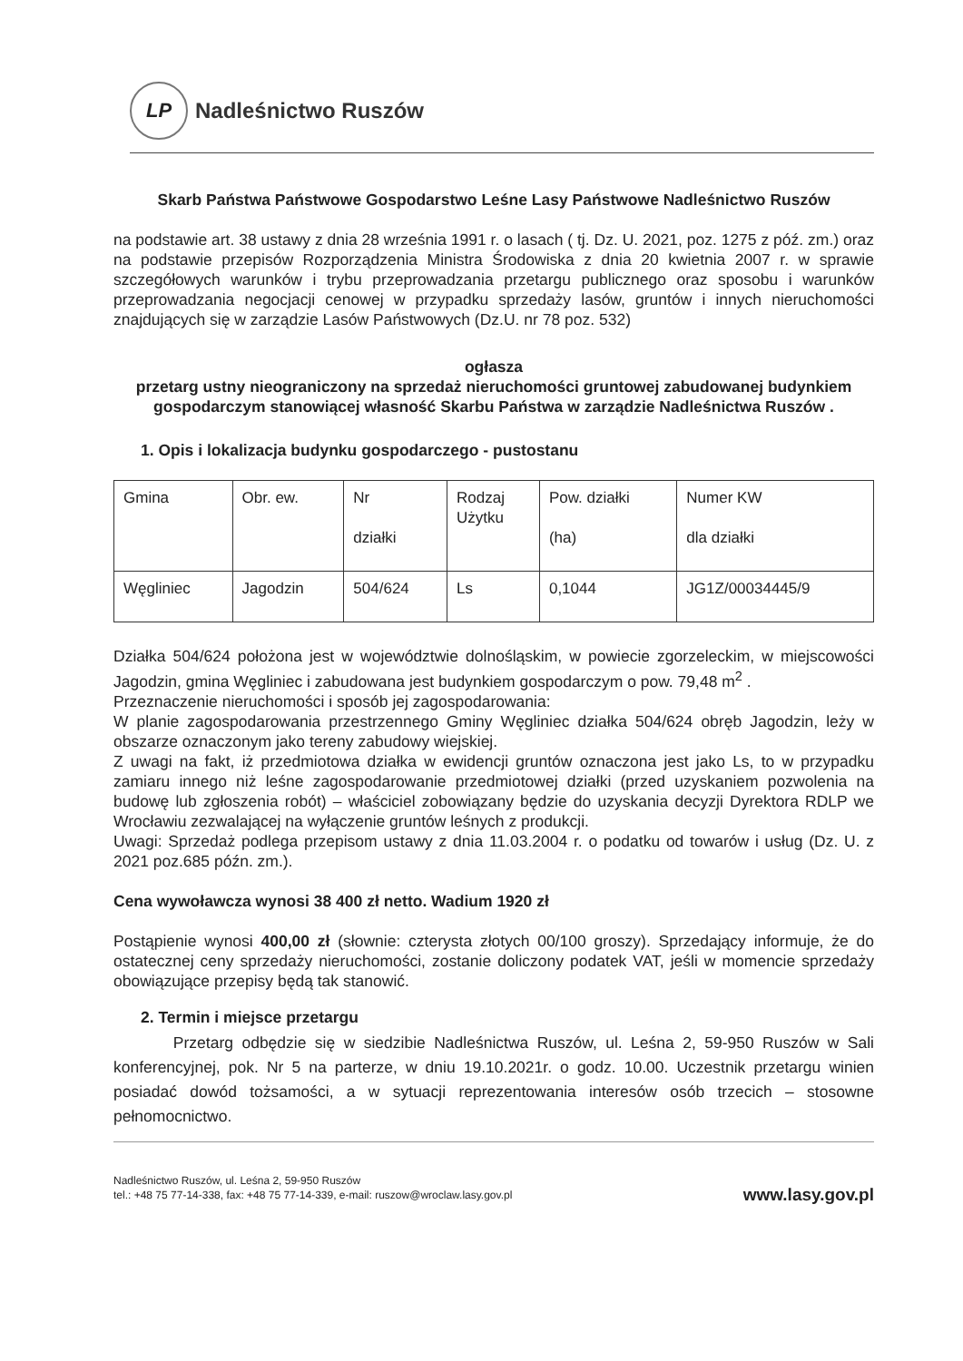LP
Nadleśnictwo Ruszów
Skarb Państwa Państwowe Gospodarstwo Leśne Lasy Państwowe Nadleśnictwo Ruszów
na podstawie art. 38 ustawy z dnia 28 września 1991 r. o lasach ( tj. Dz. U. 2021, poz. 1275 z póź. zm.) oraz na podstawie przepisów Rozporządzenia Ministra Środowiska z dnia 20 kwietnia 2007 r. w sprawie szczegółowych warunków i trybu przeprowadzania przetargu publicznego oraz sposobu i warunków przeprowadzania negocjacji cenowej w przypadku sprzedaży lasów, gruntów i innych nieruchomości znajdujących się w zarządzie Lasów Państwowych (Dz.U. nr 78 poz. 532)
ogłasza
przetarg ustny nieograniczony na sprzedaż nieruchomości gruntowej zabudowanej budynkiem gospodarczym stanowiącej własność Skarbu Państwa w zarządzie Nadleśnictwa Ruszów .
1. Opis i lokalizacja budynku gospodarczego - pustostanu
| Gmina | Obr. ew. | Nr działki | Rodzaj Użytku | Pow. działki (ha) | Numer KW dla działki |
| Węgliniec | Jagodzin | 504/624 | Ls | 0,1044 | JG1Z/00034445/9 |
Działka 504/624 położona jest w województwie dolnośląskim, w powiecie zgorzeleckim, w miejscowości Jagodzin, gmina Węgliniec i zabudowana jest budynkiem gospodarczym o pow. 79,48 m<sup>2</sup> .
Przeznaczenie nieruchomości i sposób jej zagospodarowania:
W planie zagospodarowania przestrzennego Gminy Węgliniec działka 504/624 obręb Jagodzin, leży w obszarze oznaczonym jako tereny zabudowy wiejskiej.
Z uwagi na fakt, iż przedmiotowa działka w ewidencji gruntów oznaczona jest jako Ls, to w przypadku zamiaru innego niż leśne zagospodarowanie przedmiotowej działki (przed uzyskaniem pozwolenia na budowę lub zgłoszenia robót) – właściciel zobowiązany będzie do uzyskania decyzji Dyrektora RDLP we Wrocławiu zezwalającej na wyłączenie gruntów leśnych z produkcji.
Uwagi: Sprzedaż podlega przepisom ustawy z dnia 11.03.2004 r. o podatku od towarów i usług (Dz. U. z 2021 poz.685 późn. zm.).
Cena wywoławcza wynosi 38 400 zł netto. Wadium 1920 zł
Postąpienie wynosi 400,00 zł (słownie: czterysta złotych 00/100 groszy). Sprzedający informuje, że do ostatecznej ceny sprzedaży nieruchomości, zostanie doliczony podatek VAT, jeśli w momencie sprzedaży obowiązujące przepisy będą tak stanowić.
2. Termin i miejsce przetargu
Przetarg odbędzie się w siedzibie Nadleśnictwa Ruszów, ul. Leśna 2, 59-950 Ruszów w Sali konferencyjnej, pok. Nr 5 na parterze, w dniu 19.10.2021r. o godz. 10.00. Uczestnik przetargu winien posiadać dowód tożsamości, a w sytuacji reprezentowania interesów osób trzecich – stosowne pełnomocnictwo.
Nadleśnictwo Ruszów, ul. Leśna 2, 59-950 Ruszów
tel.: +48 75 77-14-338, fax: +48 75 77-14-339, e-mail: ruszow@wroclaw.lasy.gov.pl
www.lasy.gov.pl